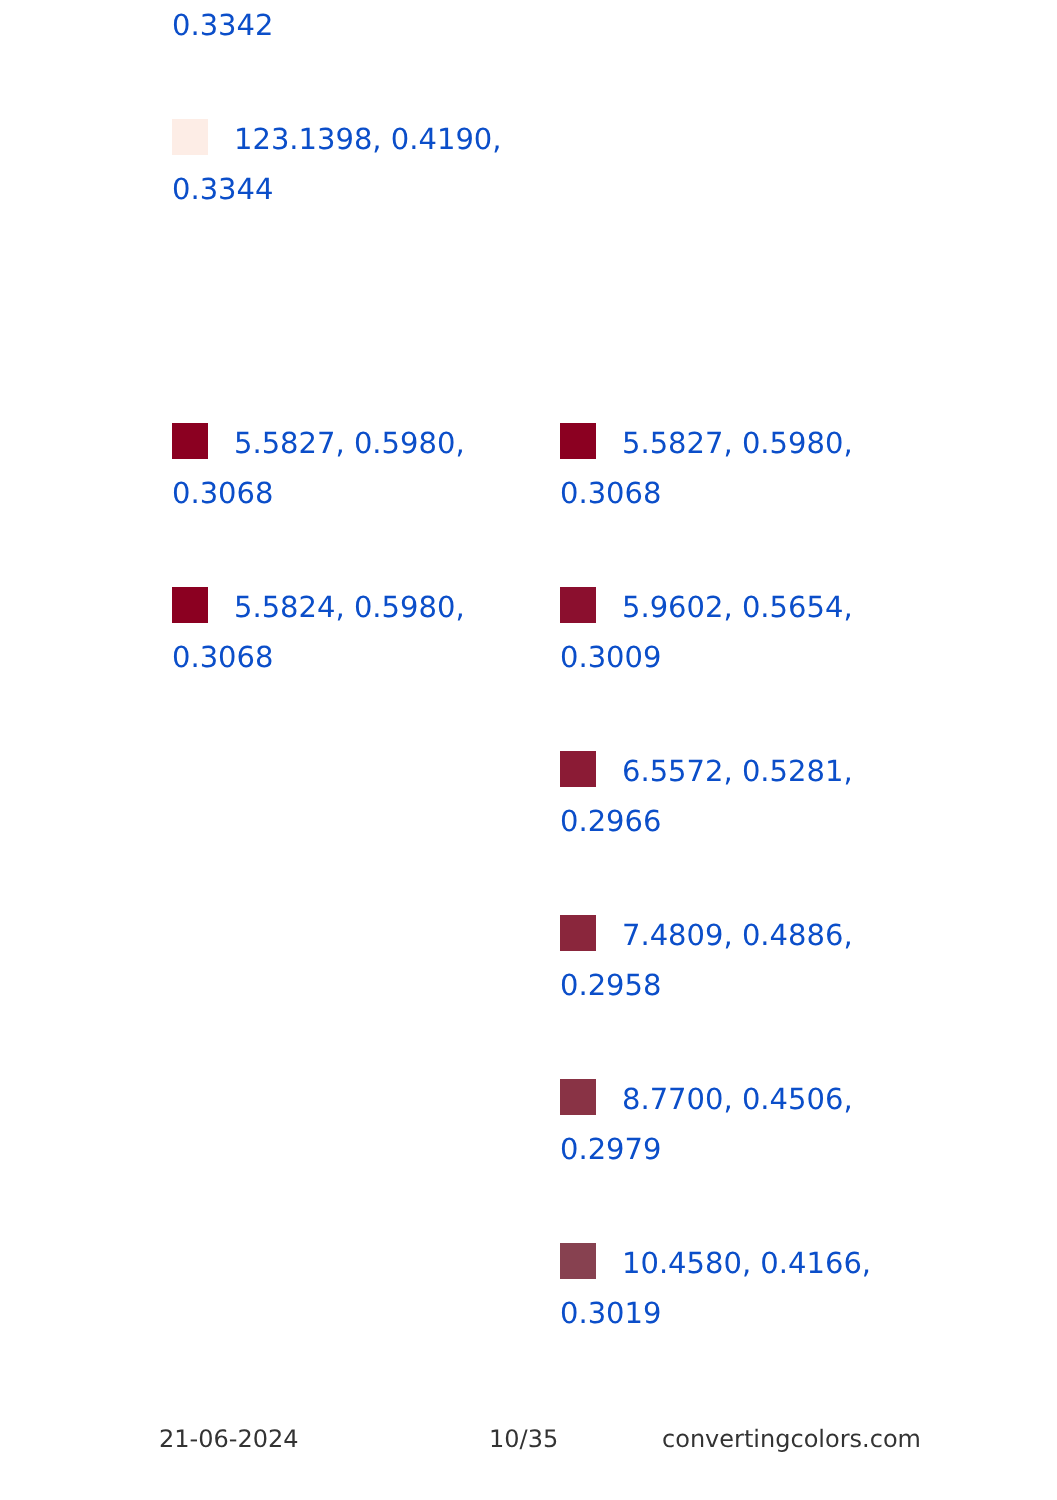0.3342
123.1398, 0.4190, 0.3344
5.5827, 0.5980, 0.3068
5.5827, 0.5980, 0.3068
5.5824, 0.5980, 0.3068
5.9602, 0.5654, 0.3009
6.5572, 0.5281, 0.2966
7.4809, 0.4886, 0.2958
8.7700, 0.4506, 0.2979
10.4580, 0.4166, 0.3019
21-06-2024 10/35 convertingcolors.com